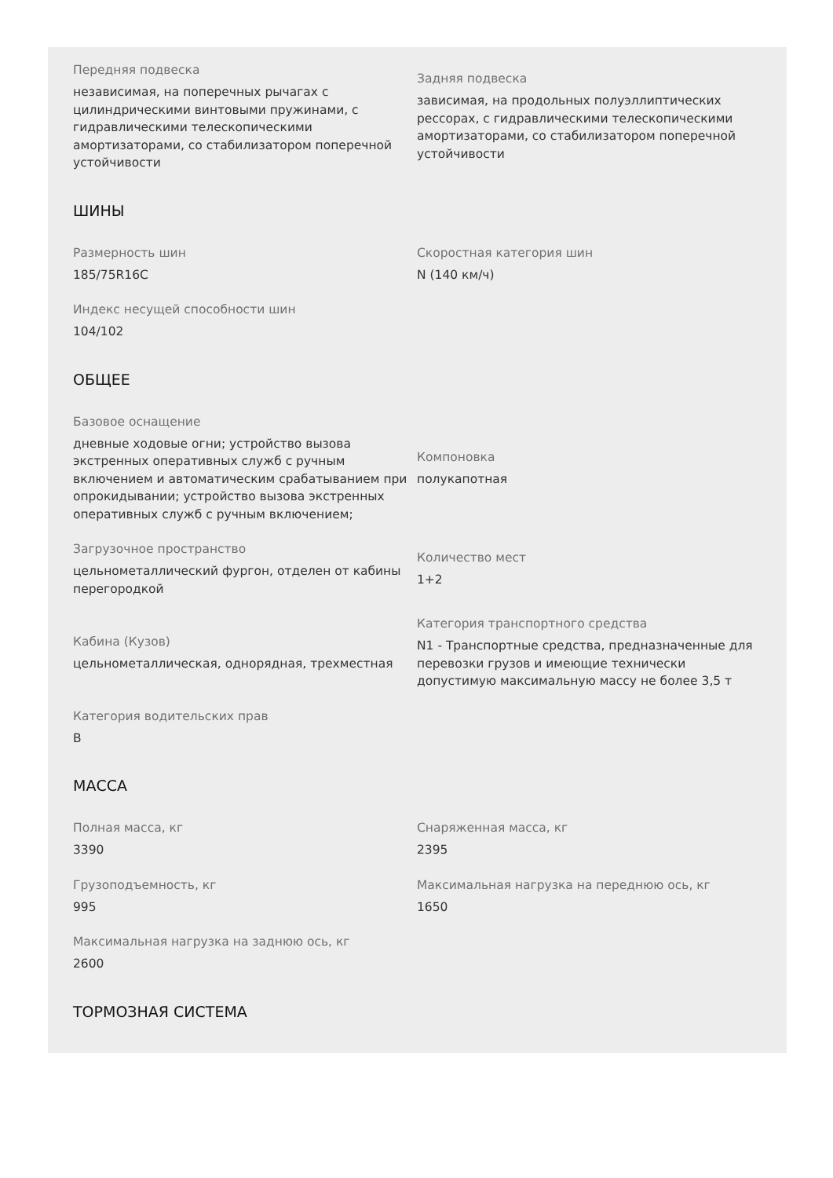Передняя подвеска
независимая, на поперечных рычагах с цилиндрическими винтовыми пружинами, с гидравлическими телескопическими амортизаторами, со стабилизатором поперечной устойчивости
Задняя подвеска
зависимая, на продольных полуэллиптических рессорах, с гидравлическими телескопическими амортизаторами, со стабилизатором поперечной устойчивости
ШИНЫ
Размерность шин
185/75R16C
Скоростная категория шин
N (140 км/ч)
Индекс несущей способности шин
104/102
ОБЩЕЕ
Базовое оснащение
дневные ходовые огни; устройство вызова экстренных оперативных служб с ручным включением и автоматическим срабатыванием при опрокидывании; устройство вызова экстренных оперативных служб с ручным включением;
Компоновка
полукапотная
Загрузочное пространство
цельнометаллический фургон, отделен от кабины перегородкой
Количество мест
1+2
Кабина (Кузов)
цельнометаллическая, однорядная, трехместная
Категория транспортного средства
N1 - Транспортные средства, предназначенные для перевозки грузов и имеющие технически допустимую максимальную массу не более 3,5 т
Категория водительских прав
B
МАССА
Полная масса, кг
3390
Снаряженная масса, кг
2395
Грузоподъемность, кг
995
Максимальная нагрузка на переднюю ось, кг
1650
Максимальная нагрузка на заднюю ось, кг
2600
ТОРМОЗНАЯ СИСТЕМА